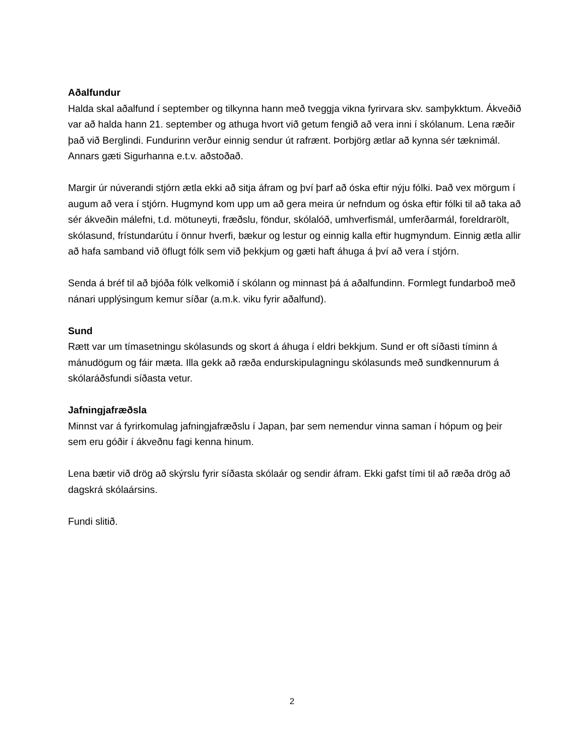Aðalfundur
Halda skal aðalfund í september og tilkynna hann með tveggja vikna fyrirvara skv. samþykktum. Ákveðið var að halda hann 21. september og athuga hvort við getum fengið að vera inni í skólanum. Lena ræðir það við Berglindi. Fundurinn verður einnig sendur út rafrænt. Þorbjörg ætlar að kynna sér tæknimál. Annars gæti Sigurhanna e.t.v. aðstoðað.
Margir úr núverandi stjórn ætla ekki að sitja áfram og því þarf að óska eftir nýju fólki. Það vex mörgum í augum að vera í stjórn. Hugmynd kom upp um að gera meira úr nefndum og óska eftir fólki til að taka að sér ákveðin málefni, t.d. mötuneyti, fræðslu, föndur, skólalóð, umhverfismál, umferðarmál, foreldrarölt, skólasund, frístundarútu í önnur hverfi, bækur og lestur og einnig kalla eftir hugmyndum. Einnig ætla allir að hafa samband við öflugt fólk sem við þekkjum og gæti haft áhuga á því að vera í stjórn.
Senda á bréf til að bjóða fólk velkomið í skólann og minnast þá á aðalfundinn. Formlegt fundarboð með nánari upplýsingum kemur síðar (a.m.k. viku fyrir aðalfund).
Sund
Rætt var um tímasetningu skólasunds og skort á áhuga í eldri bekkjum. Sund er oft síðasti tíminn á mánudögum og fáir mæta. Illa gekk að ræða endurskipulagningu skólasunds með sundkennurum á skólaráðsfundi síðasta vetur.
Jafningjafræðsla
Minnst var á fyrirkomulag jafningjafræðslu í Japan, þar sem nemendur vinna saman í hópum og þeir sem eru góðir í ákveðnu fagi kenna hinum.
Lena bætir við drög að skýrslu fyrir síðasta skólaár og sendir áfram. Ekki gafst tími til að ræða drög að dagskrá skólaársins.
Fundi slitið.
2